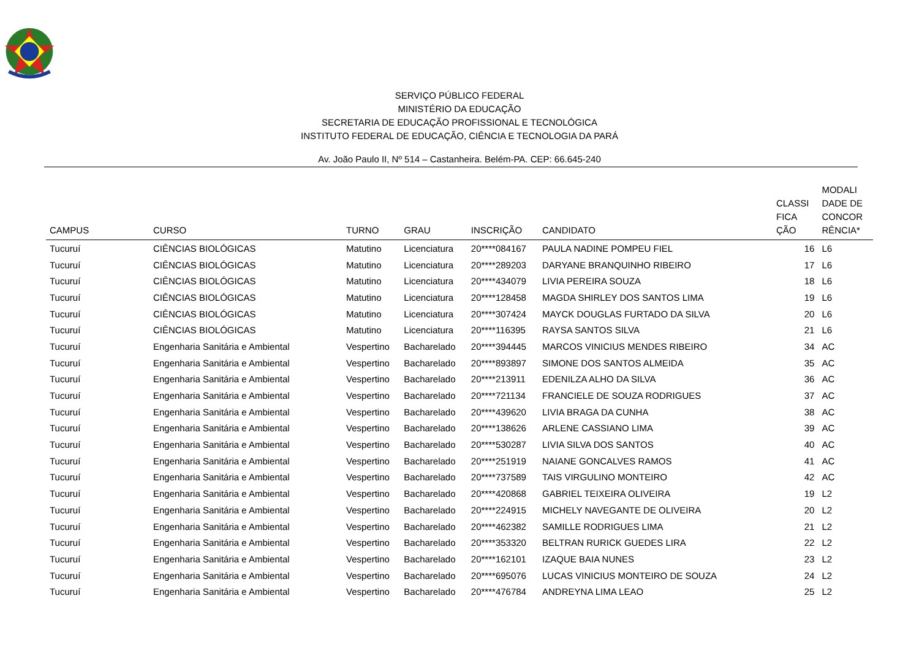SERVIÇO PÚBLICO FEDERAL
MINISTÉRIO DA EDUCAÇÃO
SECRETARIA DE EDUCAÇÃO PROFISSIONAL E TECNOLÓGICA
INSTITUTO FEDERAL DE EDUCAÇÃO, CIÊNCIA E TECNOLOGIA DA PARÁ
Av. João Paulo II, Nº 514 – Castanheira. Belém-PA. CEP: 66.645-240
| CAMPUS | CURSO | TURNO | GRAU | INSCRIÇÃO | CANDIDATO | CLASSI FICA ÇÃO | MODALI DADE DE CONCOR RÊNCIA* |
| --- | --- | --- | --- | --- | --- | --- | --- |
| Tucuruí | CIÊNCIAS BIOLÓGICAS | Matutino | Licenciatura | 20****084167 | PAULA NADINE POMPEU FIEL | 16 | L6 |
| Tucuruí | CIÊNCIAS BIOLÓGICAS | Matutino | Licenciatura | 20****289203 | DARYANE BRANQUINHO RIBEIRO | 17 | L6 |
| Tucuruí | CIÊNCIAS BIOLÓGICAS | Matutino | Licenciatura | 20****434079 | LIVIA PEREIRA SOUZA | 18 | L6 |
| Tucuruí | CIÊNCIAS BIOLÓGICAS | Matutino | Licenciatura | 20****128458 | MAGDA SHIRLEY DOS SANTOS LIMA | 19 | L6 |
| Tucuruí | CIÊNCIAS BIOLÓGICAS | Matutino | Licenciatura | 20****307424 | MAYCK DOUGLAS FURTADO DA SILVA | 20 | L6 |
| Tucuruí | CIÊNCIAS BIOLÓGICAS | Matutino | Licenciatura | 20****116395 | RAYSA SANTOS SILVA | 21 | L6 |
| Tucuruí | Engenharia Sanitária e Ambiental | Vespertino | Bacharelado | 20****394445 | MARCOS VINICIUS MENDES RIBEIRO | 34 | AC |
| Tucuruí | Engenharia Sanitária e Ambiental | Vespertino | Bacharelado | 20****893897 | SIMONE DOS SANTOS ALMEIDA | 35 | AC |
| Tucuruí | Engenharia Sanitária e Ambiental | Vespertino | Bacharelado | 20****213911 | EDENILZA ALHO DA SILVA | 36 | AC |
| Tucuruí | Engenharia Sanitária e Ambiental | Vespertino | Bacharelado | 20****721134 | FRANCIELE DE SOUZA RODRIGUES | 37 | AC |
| Tucuruí | Engenharia Sanitária e Ambiental | Vespertino | Bacharelado | 20****439620 | LIVIA BRAGA DA CUNHA | 38 | AC |
| Tucuruí | Engenharia Sanitária e Ambiental | Vespertino | Bacharelado | 20****138626 | ARLENE CASSIANO LIMA | 39 | AC |
| Tucuruí | Engenharia Sanitária e Ambiental | Vespertino | Bacharelado | 20****530287 | LIVIA SILVA DOS SANTOS | 40 | AC |
| Tucuruí | Engenharia Sanitária e Ambiental | Vespertino | Bacharelado | 20****251919 | NAIANE GONCALVES RAMOS | 41 | AC |
| Tucuruí | Engenharia Sanitária e Ambiental | Vespertino | Bacharelado | 20****737589 | TAIS VIRGULINO MONTEIRO | 42 | AC |
| Tucuruí | Engenharia Sanitária e Ambiental | Vespertino | Bacharelado | 20****420868 | GABRIEL TEIXEIRA OLIVEIRA | 19 | L2 |
| Tucuruí | Engenharia Sanitária e Ambiental | Vespertino | Bacharelado | 20****224915 | MICHELY NAVEGANTE DE OLIVEIRA | 20 | L2 |
| Tucuruí | Engenharia Sanitária e Ambiental | Vespertino | Bacharelado | 20****462382 | SAMILLE RODRIGUES LIMA | 21 | L2 |
| Tucuruí | Engenharia Sanitária e Ambiental | Vespertino | Bacharelado | 20****353320 | BELTRAN RURICK GUEDES LIRA | 22 | L2 |
| Tucuruí | Engenharia Sanitária e Ambiental | Vespertino | Bacharelado | 20****162101 | IZAQUE BAIA NUNES | 23 | L2 |
| Tucuruí | Engenharia Sanitária e Ambiental | Vespertino | Bacharelado | 20****695076 | LUCAS VINICIUS MONTEIRO DE SOUZA | 24 | L2 |
| Tucuruí | Engenharia Sanitária e Ambiental | Vespertino | Bacharelado | 20****476784 | ANDREYNA LIMA LEAO | 25 | L2 |